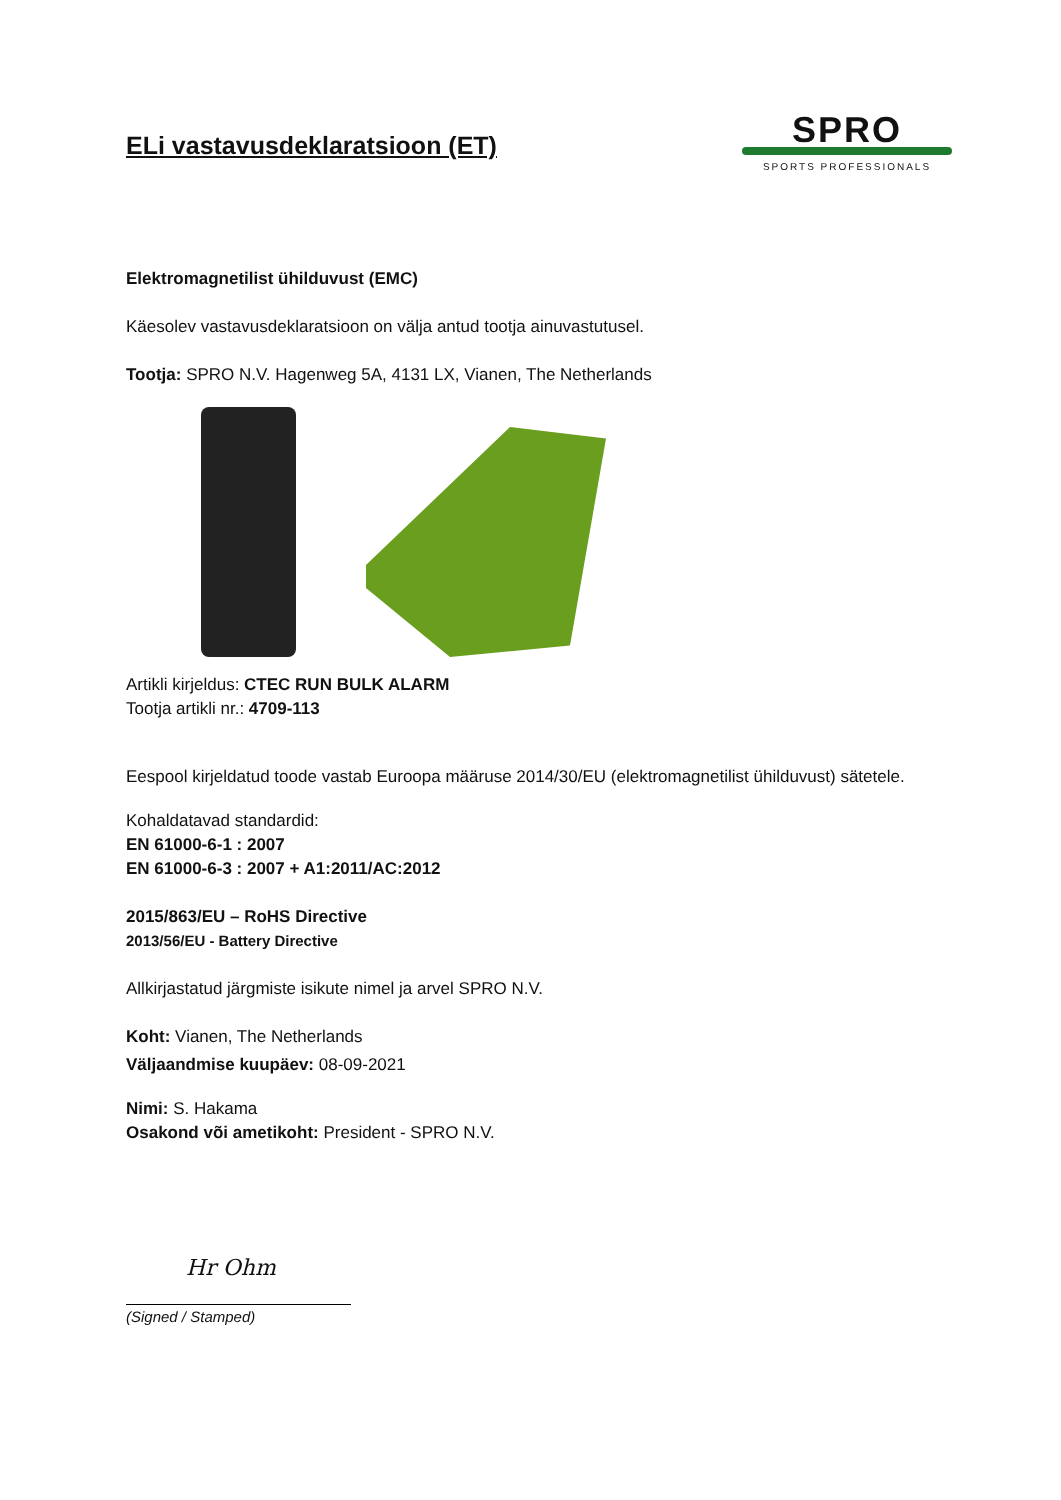ELi vastavusdeklaratsioon (ET)
SPRO
SPORTS PROFESSIONALS
Elektromagnetilist ühilduvust (EMC)
Käesolev vastavusdeklaratsioon on välja antud tootja ainuvastutusel.
Tootja: SPRO N.V. Hagenweg 5A, 4131 LX, Vianen, The Netherlands
Artikli kirjeldus: CTEC RUN BULK ALARM
Tootja artikli nr.: 4709-113
Eespool kirjeldatud toode vastab Euroopa määruse 2014/30/EU (elektromagnetilist ühilduvust) sätetele.
Kohaldatavad standardid:
EN 61000-6-1 : 2007
EN 61000-6-3 : 2007 + A1:2011/AC:2012
2015/863/EU – RoHS Directive
2013/56/EU - Battery Directive
Allkirjastatud järgmiste isikute nimel ja arvel SPRO N.V.
Koht: Vianen, The Netherlands
Väljaandmise kuupäev: 08-09-2021
Nimi: S. Hakama
Osakond või ametikoht: President - SPRO N.V.
Hr Ohm
(Signed / Stamped)